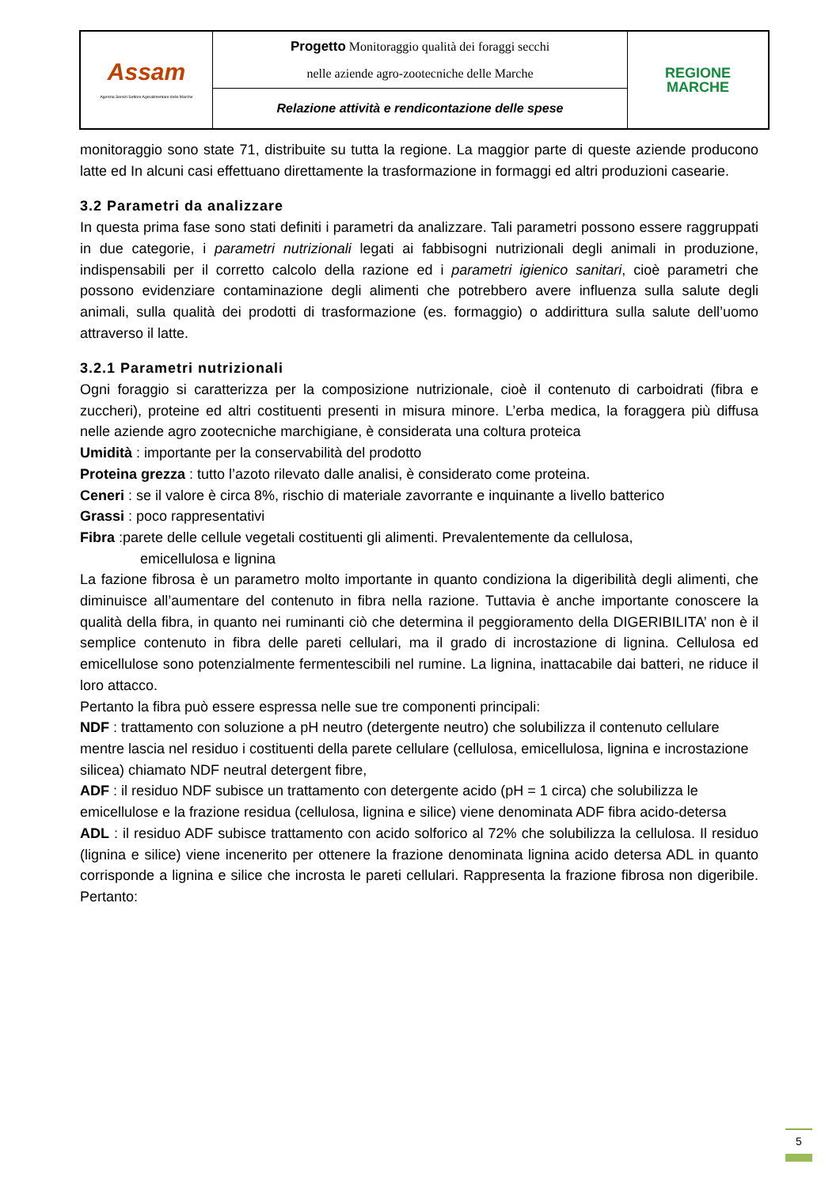| Assam Agenzia Servizi Settore Agroalimentare delle Marche | Progetto Monitoraggio qualità dei foraggi secchi nelle aziende agro-zootecniche delle Marche | REGIONE MARCHE |
| | Relazione attività e rendicontazione delle spese | |
monitoraggio sono state 71, distribuite su tutta la regione. La maggior parte di queste aziende producono latte ed In alcuni casi effettuano direttamente la trasformazione in formaggi ed altri produzioni casearie.
3.2 Parametri da analizzare
In questa prima fase sono stati definiti i parametri da analizzare. Tali parametri possono essere raggruppati in due categorie, i parametri nutrizionali legati ai fabbisogni nutrizionali degli animali in produzione, indispensabili per il corretto calcolo della razione ed i parametri igienico sanitari, cioè parametri che possono evidenziare contaminazione degli alimenti che potrebbero avere influenza sulla salute degli animali, sulla qualità dei prodotti di trasformazione (es. formaggio) o addirittura sulla salute dell’uomo attraverso il latte.
3.2.1 Parametri nutrizionali
Ogni foraggio si caratterizza per la composizione nutrizionale, cioè il contenuto di carboidrati (fibra e zuccheri), proteine ed altri costituenti presenti in misura minore. L’erba medica, la foraggera più diffusa nelle aziende agro zootecniche marchigiane, è considerata una coltura proteica
Umidità : importante per la conservabilità del prodotto
Proteina grezza : tutto l’azoto rilevato dalle analisi, è considerato come proteina.
Ceneri : se il valore è circa 8%, rischio di materiale zavorrante e inquinante a livello batterico
Grassi : poco rappresentativi
Fibra :parete delle cellule vegetali costituenti gli alimenti. Prevalentemente da cellulosa,
emicellulosa e lignina
La fazione fibrosa è un parametro molto importante in quanto condiziona la digeribilità degli alimenti, che diminuisce all’aumentare del contenuto in fibra nella razione. Tuttavia è anche importante conoscere la qualità della fibra, in quanto nei ruminanti ciò che determina il peggioramento della DIGERIBILITA’ non è il semplice contenuto in fibra delle pareti cellulari, ma il grado di incrostazione di lignina. Cellulosa ed emicellulose sono potenzialmente fermentescibili nel rumine. La lignina, inattacabile dai batteri, ne riduce il loro attacco.
Pertanto la fibra può essere espressa nelle sue tre componenti principali:
NDF : trattamento con soluzione a pH neutro (detergente neutro) che solubilizza il contenuto cellulare mentre lascia nel residuo i costituenti della parete cellulare (cellulosa, emicellulosa, lignina e incrostazione silicea) chiamato NDF neutral detergent fibre,
ADF : il residuo NDF subisce un trattamento con detergente acido (pH = 1 circa) che solubilizza le emicellulose e la frazione residua (cellulosa, lignina e silice) viene denominata ADF fibra acido-detersa
ADL : il residuo ADF subisce trattamento con acido solforico al 72% che solubilizza la cellulosa. Il residuo (lignina e silice) viene incenerito per ottenere la frazione denominata lignina acido detersa ADL in quanto corrisponde a lignina e silice che incrosta le pareti cellulari. Rappresenta la frazione fibrosa non digeribile. Pertanto:
5